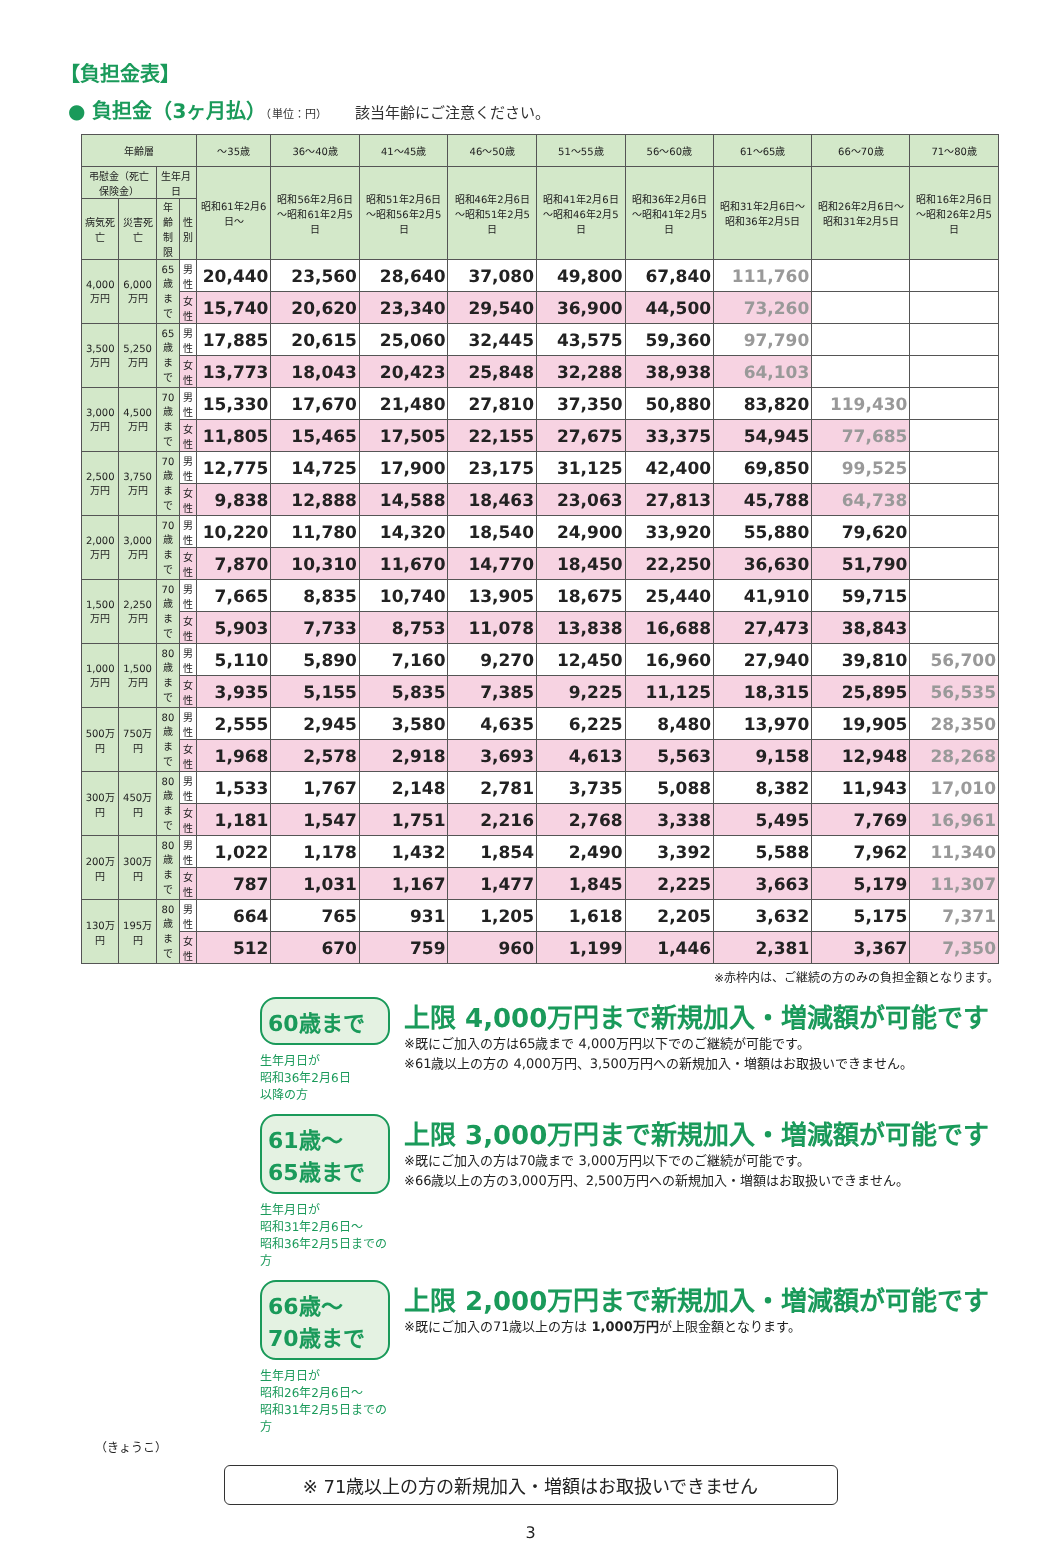【負担金表】
● 負担金（3ヶ月払）（単位：円） 該当年齢にご注意ください。
| 年齢層 | | | | ～35歳 | 36～40歳 | 41～45歳 | 46～50歳 | 51～55歳 | 56～60歳 | 61～65歳 | 66～70歳 | 71～80歳 |
| --- | --- | --- | --- | --- | --- | --- | --- | --- | --- | --- | --- | --- |
| 弔慰金（死亡保険金） | | 生年月日 | | 昭和61年2月6日～ | 昭和56年2月6日～昭和61年2月5日 | 昭和51年2月6日～昭和56年2月5日 | 昭和46年2月6日～昭和51年2月5日 | 昭和41年2月6日～昭和46年2月5日 | 昭和36年2月6日～昭和41年2月5日 | 昭和31年2月6日～昭和36年2月5日 | 昭和26年2月6日～昭和31年2月5日 | 昭和16年2月6日～昭和26年2月5日 |
| 病気死亡 | 災害死亡 | 年齢制限 | 性別 | | | | | | | | | |
| 4,000万円 | 6,000万円 | 65歳まで | 男性 | 20,440 | 23,560 | 28,640 | 37,080 | 49,800 | 67,840 | 111,760 | | |
| | | | 女性 | 15,740 | 20,620 | 23,340 | 29,540 | 36,900 | 44,500 | 73,260 | | |
| 3,500万円 | 5,250万円 | 65歳まで | 男性 | 17,885 | 20,615 | 25,060 | 32,445 | 43,575 | 59,360 | 97,790 | | |
| | | | 女性 | 13,773 | 18,043 | 20,423 | 25,848 | 32,288 | 38,938 | 64,103 | | |
| 3,000万円 | 4,500万円 | 70歳まで | 男性 | 15,330 | 17,670 | 21,480 | 27,810 | 37,350 | 50,880 | 83,820 | 119,430 | |
| | | | 女性 | 11,805 | 15,465 | 17,505 | 22,155 | 27,675 | 33,375 | 54,945 | 77,685 | |
| 2,500万円 | 3,750万円 | 70歳まで | 男性 | 12,775 | 14,725 | 17,900 | 23,175 | 31,125 | 42,400 | 69,850 | 99,525 | |
| | | | 女性 | 9,838 | 12,888 | 14,588 | 18,463 | 23,063 | 27,813 | 45,788 | 64,738 | |
| 2,000万円 | 3,000万円 | 70歳まで | 男性 | 10,220 | 11,780 | 14,320 | 18,540 | 24,900 | 33,920 | 55,880 | 79,620 | |
| | | | 女性 | 7,870 | 10,310 | 11,670 | 14,770 | 18,450 | 22,250 | 36,630 | 51,790 | |
| 1,500万円 | 2,250万円 | 70歳まで | 男性 | 7,665 | 8,835 | 10,740 | 13,905 | 18,675 | 25,440 | 41,910 | 59,715 | |
| | | | 女性 | 5,903 | 7,733 | 8,753 | 11,078 | 13,838 | 16,688 | 27,473 | 38,843 | |
| 1,000万円 | 1,500万円 | 80歳まで | 男性 | 5,110 | 5,890 | 7,160 | 9,270 | 12,450 | 16,960 | 27,940 | 39,810 | 56,700 |
| | | | 女性 | 3,935 | 5,155 | 5,835 | 7,385 | 9,225 | 11,125 | 18,315 | 25,895 | 56,535 |
| 500万円 | 750万円 | 80歳まで | 男性 | 2,555 | 2,945 | 3,580 | 4,635 | 6,225 | 8,480 | 13,970 | 19,905 | 28,350 |
| | | | 女性 | 1,968 | 2,578 | 2,918 | 3,693 | 4,613 | 5,563 | 9,158 | 12,948 | 28,268 |
| 300万円 | 450万円 | 80歳まで | 男性 | 1,533 | 1,767 | 2,148 | 2,781 | 3,735 | 5,088 | 8,382 | 11,943 | 17,010 |
| | | | 女性 | 1,181 | 1,547 | 1,751 | 2,216 | 2,768 | 3,338 | 5,495 | 7,769 | 16,961 |
| 200万円 | 300万円 | 80歳まで | 男性 | 1,022 | 1,178 | 1,432 | 1,854 | 2,490 | 3,392 | 5,588 | 7,962 | 11,340 |
| | | | 女性 | 787 | 1,031 | 1,167 | 1,477 | 1,845 | 2,225 | 3,663 | 5,179 | 11,307 |
| 130万円 | 195万円 | 80歳まで | 男性 | 664 | 765 | 931 | 1,205 | 1,618 | 2,205 | 3,632 | 5,175 | 7,371 |
| | | | 女性 | 512 | 670 | 759 | 960 | 1,199 | 1,446 | 2,381 | 3,367 | 7,350 |
※赤枠内は、ご継続の方のみの負担金額となります。
60歳まで
生年月日が
昭和36年2月6日
以降の方
上限 4,000万円まで新規加入・増減額が可能です
※既にご加入の方は65歳まで 4,000万円以下でのご継続が可能です。
※61歳以上の方の 4,000万円、3,500万円への新規加入・増額はお取扱いできません。
61歳～
65歳まで
生年月日が
昭和31年2月6日～
昭和36年2月5日までの方
上限 3,000万円まで新規加入・増減額が可能です
※既にご加入の方は70歳まで 3,000万円以下でのご継続が可能です。
※66歳以上の方の3,000万円、2,500万円への新規加入・増額はお取扱いできません。
66歳～
70歳まで
生年月日が
昭和26年2月6日～
昭和31年2月5日までの方
上限 2,000万円まで新規加入・増減額が可能です
※既にご加入の71歳以上の方は 1,000万円が上限金額となります。
（きょうこ）
※ 71歳以上の方の新規加入・増額はお取扱いできません
3